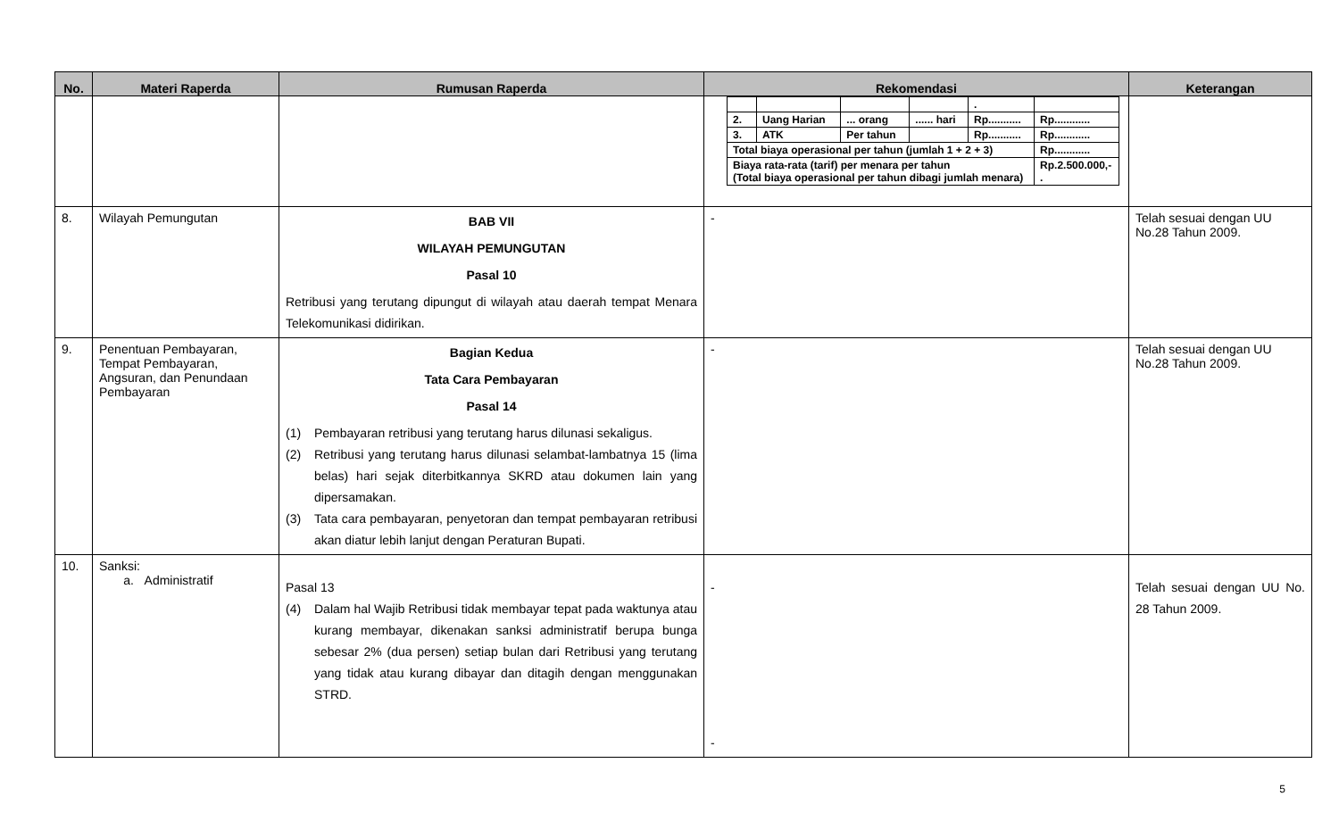| No. | Materi Raperda | Rumusan Raperda | Rekomendasi | Keterangan |
| --- | --- | --- | --- | --- |
| | | | / / / / / . / / / 2. / Uang Harian / ... orang / ...... hari / Rp........... / Rp............ / / 3. / ATK / Per tahun / / Rp........... / Rp............ / / Total biaya operasional per tahun (jumlah 1 + 2 + 3) / / / / / Rp............ / / Biaya rata-rata (tarif) per menara per tahun (Total biaya operasional per tahun dibagi jumlah menara) / / / / / Rp.2.500.000,- . / | |
| 8. | Wilayah Pemungutan | BAB VII WILAYAH PEMUNGUTAN Pasal 10 Retribusi yang terutang dipungut di wilayah atau daerah tempat Menara Telekomunikasi didirikan. | - | Telah sesuai dengan UU No.28 Tahun 2009. |
| 9. | Penentuan Pembayaran, Tempat Pembayaran, Angsuran, dan Penundaan Pembayaran | Bagian Kedua Tata Cara Pembayaran Pasal 14 (1) Pembayaran retribusi yang terutang harus dilunasi sekaligus. (2) Retribusi yang terutang harus dilunasi selambat-lambatnya 15 (lima belas) hari sejak diterbitkannya SKRD atau dokumen lain yang dipersamakan. (3) Tata cara pembayaran, penyetoran dan tempat pembayaran retribusi akan diatur lebih lanjut dengan Peraturan Bupati. | - | Telah sesuai dengan UU No.28 Tahun 2009. |
| 10. | Sanksi: a. Administratif | Pasal 13 (4) Dalam hal Wajib Retribusi tidak membayar tepat pada waktunya atau kurang membayar, dikenakan sanksi administratif berupa bunga sebesar 2% (dua persen) setiap bulan dari Retribusi yang terutang yang tidak atau kurang dibayar dan ditagih dengan menggunakan STRD. | - - | Telah sesuai dengan UU No. 28 Tahun 2009. |
5